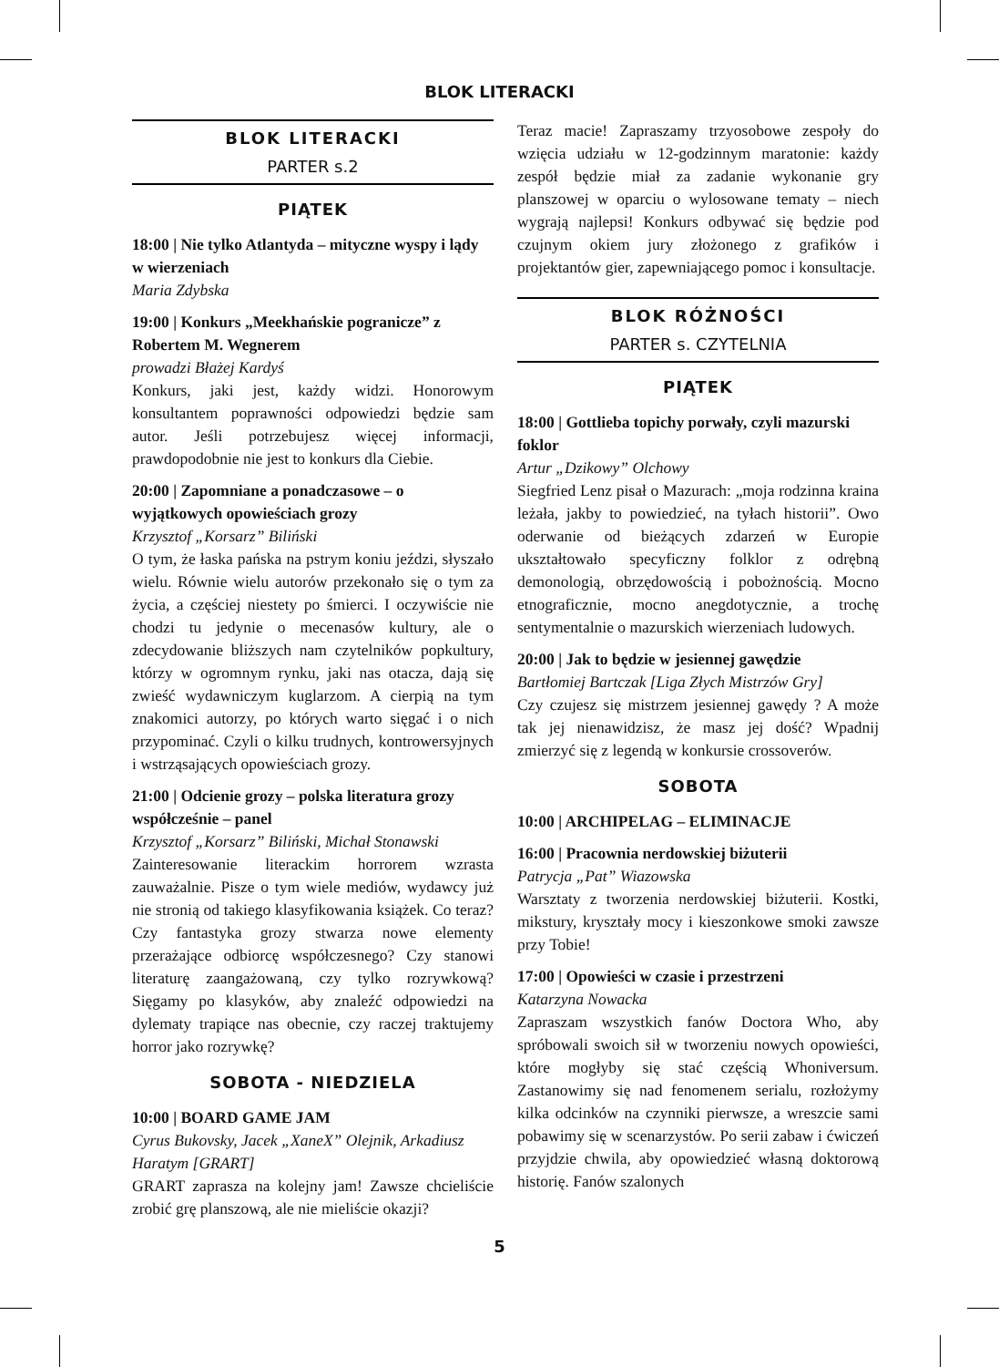BLOK LITERACKI
BLOK LITERACKI
PARTER s.2
PIĄTEK
18:00 | Nie tylko Atlantyda – mityczne wyspy i lądy w wierzeniach
Maria Zdybska
19:00 | Konkurs „Meekhańskie pogranicze” z Robertem M. Wegnerem
prowadzi Błażej Kardyś
Konkurs, jaki jest, każdy widzi. Honorowym konsultantem poprawności odpowiedzi będzie sam autor. Jeśli potrzebujesz więcej informacji, prawdopodobnie nie jest to konkurs dla Ciebie.
20:00 | Zapomniane a ponadczasowe – o wyjątkowych opowieściach grozy
Krzysztof „Korsarz” Biliński
O tym, że łaska pańska na pstrym koniu jeździ, słyszało wielu. Równie wielu autorów przekonało się o tym za życia, a częściej niestety po śmierci. I oczywiście nie chodzi tu jedynie o mecenasów kultury, ale o zdecydowanie bliższych nam czytelników popkultury, którzy w ogromnym rynku, jaki nas otacza, dają się zwieść wydawniczym kuglarzom. A cierpią na tym znakomici autorzy, po których warto sięgać i o nich przypominać. Czyli o kilku trudnych, kontrowersyjnych i wstrząsających opowieściach grozy.
21:00 | Odcienie grozy – polska literatura grozy współcześnie – panel
Krzysztof „Korsarz” Biliński, Michał Stonawski
Zainteresowanie literackim horrorem wzrasta zauważalnie. Pisze o tym wiele mediów, wydawcy już nie stronią od takiego klasyfikowania książek. Co teraz? Czy fantastyka grozy stwarza nowe elementy przerażające odbiorcę współczesnego? Czy stanowi literaturę zaangażowaną, czy tylko rozrywkową? Sięgamy po klasyków, aby znaleźć odpowiedzi na dylematy trapiące nas obecnie, czy raczej traktujemy horror jako rozrywkę?
SOBOTA - NIEDZIELA
10:00 | BOARD GAME JAM
Cyrus Bukovsky, Jacek „XaneX” Olejnik, Arkadiusz Haratym [GRART]
GRART zaprasza na kolejny jam! Zawsze chcieliście zrobić grę planszową, ale nie mieliście okazji?
Teraz macie! Zapraszamy trzyosobowe zespoły do wzięcia udziału w 12-godzinnym maratonie: każdy zespół będzie miał za zadanie wykonanie gry planszowej w oparciu o wylosowane tematy – niech wygrają najlepsi! Konkurs odbywać się będzie pod czujnym okiem jury złożonego z grafików i projektantów gier, zapewniającego pomoc i konsultacje.
BLOK RÓŻNOŚCI
PARTER s. CZYTELNIA
PIĄTEK
18:00 | Gottlieba topichy porwały, czyli mazurski foklor
Artur „Dzikowy” Olchowy
Siegfried Lenz pisał o Mazurach: „moja rodzinna kraina leżała, jakby to powiedzieć, na tyłach historii”. Owo oderwanie od bieżących zdarzeń w Europie ukształtowało specyficzny folklor z odrębną demonologią, obrzędowością i pobożnością. Mocno etnograficznie, mocno anegdotycznie, a trochę sentymentalnie o mazurskich wierzeniach ludowych.
20:00 | Jak to będzie w jesiennej gawędzie
Bartłomiej Bartczak [Liga Złych Mistrzów Gry]
Czy czujesz się mistrzem jesiennej gawędy ? A może tak jej nienawidzisz, że masz jej dość? Wpadnij zmierzyć się z legendą w konkursie crossoverów.
SOBOTA
10:00 | ARCHIPELAG – ELIMINACJE
16:00 | Pracownia nerdowskiej biżuterii
Patrycja „Pat” Wiazowska
Warsztaty z tworzenia nerdowskiej biżuterii. Kostki, mikstury, kryształy mocy i kieszonkowe smoki zawsze przy Tobie!
17:00 | Opowieści w czasie i przestrzeni
Katarzyna Nowacka
Zapraszam wszystkich fanów Doctora Who, aby spróbowali swoich sił w tworzeniu nowych opowieści, które mogłyby się stać częścią Whoniversum. Zastanowimy się nad fenomenem serialu, rozłożymy kilka odcinków na czynniki pierwsze, a wreszcie sami pobawimy się w scenarzystów. Po serii zabaw i ćwiczeń przyjdzie chwila, aby opowiedzieć własną doktorową historię. Fanów szalonych
5